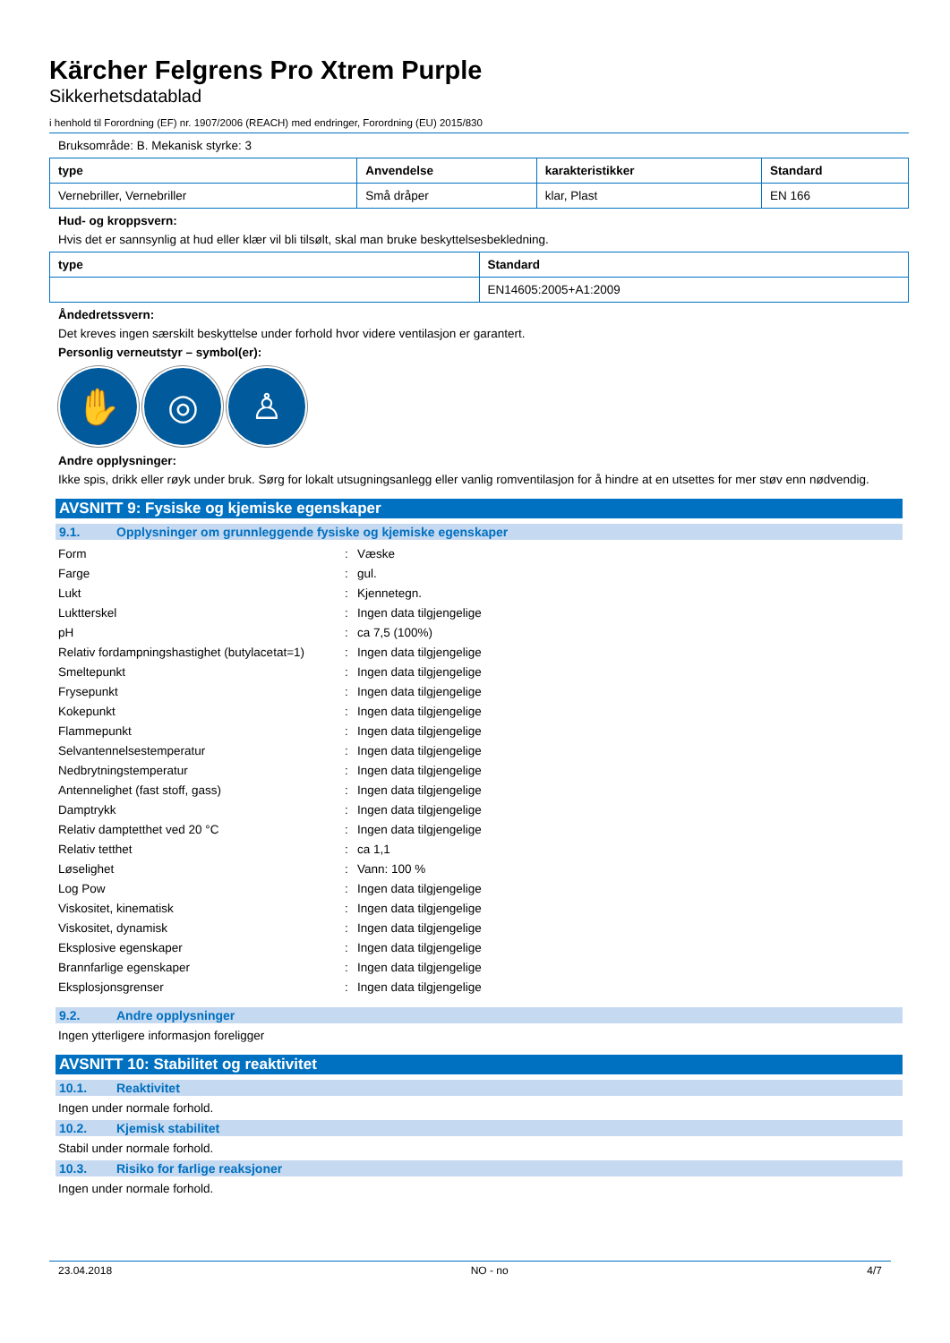Kärcher Felgrens Pro Xtrem Purple
Sikkerhetsdatablad
i henhold til Forordning (EF) nr. 1907/2006 (REACH) med endringer, Forordning (EU) 2015/830
Bruksområde: B. Mekanisk styrke: 3
| type | Anvendelse | karakteristikker | Standard |
| --- | --- | --- | --- |
| Vernebriller, Vernebriller | Små dråper | klar, Plast | EN 166 |
Hud- og kroppsvern:
Hvis det er sannsynlig at hud eller klær vil bli tilsølt, skal man bruke beskyttelsesbekledning.
| type | Standard |
| --- | --- |
| | EN14605:2005+A1:2009 |
Åndedretssvern:
Det kreves ingen særskilt beskyttelse under forhold hvor videre ventilasjon er garantert.
Personlig verneutstyr – symbol(er):
✋ ◎ ♙
Andre opplysninger:
Ikke spis, drikk eller røyk under bruk. Sørg for lokalt utsugningsanlegg eller vanlig romventilasjon for å hindre at en utsettes for mer støv enn nødvendig.
AVSNITT 9: Fysiske og kjemiske egenskaper
9.1. Opplysninger om grunnleggende fysiske og kjemiske egenskaper
| Form | : | Væske |
| Farge | : | gul. |
| Lukt | : | Kjennetegn. |
| Luktterskel | : | Ingen data tilgjengelige |
| pH | : | ca 7,5 (100%) |
| Relativ fordampningshastighet (butylacetat=1) | : | Ingen data tilgjengelige |
| Smeltepunkt | : | Ingen data tilgjengelige |
| Frysepunkt | : | Ingen data tilgjengelige |
| Kokepunkt | : | Ingen data tilgjengelige |
| Flammepunkt | : | Ingen data tilgjengelige |
| Selvantennelsestemperatur | : | Ingen data tilgjengelige |
| Nedbrytningstemperatur | : | Ingen data tilgjengelige |
| Antennelighet (fast stoff, gass) | : | Ingen data tilgjengelige |
| Damptrykk | : | Ingen data tilgjengelige |
| Relativ damptetthet ved 20 °C | : | Ingen data tilgjengelige |
| Relativ tetthet | : | ca 1,1 |
| Løselighet | : | Vann: 100 % |
| Log Pow | : | Ingen data tilgjengelige |
| Viskositet, kinematisk | : | Ingen data tilgjengelige |
| Viskositet, dynamisk | : | Ingen data tilgjengelige |
| Eksplosive egenskaper | : | Ingen data tilgjengelige |
| Brannfarlige egenskaper | : | Ingen data tilgjengelige |
| Eksplosjonsgrenser | : | Ingen data tilgjengelige |
9.2. Andre opplysninger
Ingen ytterligere informasjon foreligger
AVSNITT 10: Stabilitet og reaktivitet
10.1. Reaktivitet
Ingen under normale forhold.
10.2. Kjemisk stabilitet
Stabil under normale forhold.
10.3. Risiko for farlige reaksjoner
Ingen under normale forhold.
23.04.2018 NO - no 4/7